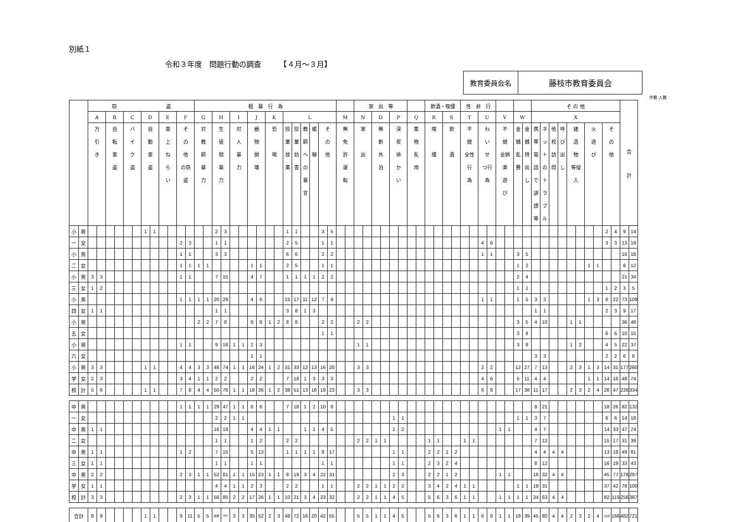別紙１
令和３年度　問題行動の調査　　　【４月～３月】
教育委員会名 藤枝市教育委員会
件数 人数
| | | 窃 盗 | | | | | | | | | | | | 粗 暴 行 為 | | | | | | | | | | | | | | | | | | 家 出 等 | | | | | | | | 飲酒・喫煙 | | | | 性 非 行 | | | | | | | | そ の 他 | | | | | | | | | | 合 計 | |
| --- | --- | --- | --- | --- | --- | --- | --- | --- | --- | --- | --- | --- | --- | --- | --- | --- | --- | --- | --- | --- | --- | --- | --- | --- | --- | --- | --- | --- | --- | --- | --- | --- | --- | --- | --- | --- | --- | --- | --- | --- | --- | --- | --- | --- | --- | --- | --- | --- | --- | --- | --- | --- | --- | --- | --- | --- | --- | --- | --- | --- | --- | --- | --- |
| | | A | | B | | C | | D | | E | | F | | G | | H | | I | | J | | K | | L | | | | | | M | | N | | O | | P | | Q | | R | | S | | T | | U | | V | | W | | X | | | | | | | | | | | |
| | | 万 引 き | | 自 転 車 盗 | | バ イ ク 盗 | | 自 動 車 盗 | | 車 上 ね ら い | | そ の 他 の窃 盗 | | 対 教 師 暴 力 | | 生 徒 間 暴 力 | | 対 人 暴 力 | | 器 物 損 壊 | | 恐 喝 | | 授 業 放 棄 | 授 業 妨 害 | 教 師 へ の 暴 言 | 威 嚇 | そ の 他 | | 無 免 許 運 転 | | 家 出 | | 無 断 外 泊 | | 深 夜 徘 か い | | 薬 物 乱 用 | | 喫 煙 | | 飲 酒 | | 不 健 全性 行 為 | | わ い せ つ行 為 | | 不 健 全娯 楽 遊 び | | 金 銭 乱 費 | 金 銭 持 出 し | 携帯電話で誹謗等 | ネットのトラブル | 他 校 訪 問 | 呼 び 出 し | 建 造 物 等侵 入 | | 火 遊 び | | そ の 他 | | | |
| 小 | 男 | | | | | | | 1 | 1 | | | | | | | 2 | 3 | | | | | | | 1 | 1 | | | 3 | 5 | | | | | | | | | | | | | | | | | | | | | | | | | | | | | | | 2 | 4 | 9 | 14 |
| 一 | 女 | | | | | | | | | | | 2 | 3 | | | 1 | 1 | | | | | | | 2 | 5 | | | 1 | 1 | | | | | | | | | | | | | | | | | 4 | 6 | | | | | | | | | | | | | 3 | 3 | 13 | 19 |
| 小 | 男 | | | | | | | | | | | 1 | 1 | | | 3 | 3 | | | | | | | 6 | 6 | | | 2 | 2 | | | | | | | | | | | | | | | | | 1 | 1 | | | 3 | 5 | | | | | | | | | | | 16 | 18 |
| 二 | 女 | | | | | | | | | | | 1 | 1 | 1 | 1 | | | | | 1 | 1 | | | 2 | 5 | | | 1 | 1 | | | | | | | | | | | | | | | | | | | | | 1 | 2 | | | | | | | 1 | 1 | | | 8 | 12 |
| 小 | 男 | 3 | 3 | | | | | | | | | 1 | 1 | | | 7 | 15 | | | 4 | 7 | | | 1 | 1 | 1 | 1 | 2 | 2 | | | | | | | | | | | | | | | | | | | | | 2 | 4 | | | | | | | | | | | 21 | 34 |
| 三 | 女 | 1 | 2 | | | | | | | | | | | | | | | | | | | | | | | | | | | | | | | | | | | | | | | | | | | | | | | 1 | 1 | | | | | | | | | 1 | 2 | 3 | 5 |
| 小 | 男 | | | | | | | | | | | 1 | 1 | 1 | 1 | 20 | 29 | | | 4 | 6 | | | 15 | 17 | 11 | 12 | 7 | 9 | | | | | | | | | | | | | | | | | 1 | 1 | | | 1 | 5 | 3 | 3 | | | | | 1 | 3 | 8 | 22 | 73 | 109 |
| 四 | 女 | 1 | 1 | | | | | | | | | | | | | 1 | 1 | | | | | | | 3 | 8 | 1 | 3 | | | | | | | | | | | | | | | | | | | | | | | | | 1 | 1 | | | | | | | 2 | 3 | 9 | 17 |
| 小 | 男 | | | | | | | | | | | | | 2 | 2 | 7 | 8 | | | 6 | 8 | 1 | 2 | 8 | 8 | | | 2 | 2 | | | 2 | 2 | | | | | | | | | | | | | | | | | 3 | 5 | 4 | 10 | | | 1 | 1 | | | | | 36 | 48 |
| 五 | 女 | | | | | | | | | | | | | | | | | | | | | | | | | | | 1 | 1 | | | | | | | | | | | | | | | | | | | | | 3 | 8 | | | | | | | | | 6 | 6 | 10 | 15 |
| 小 | 男 | | | | | | | | | | | 1 | 1 | | | 9 | 16 | 1 | 1 | 2 | 3 | | | | | | | | | | | 1 | 1 | | | | | | | | | | | | | | | | | 3 | 8 | | | | | 1 | 2 | | | 4 | 5 | 22 | 37 |
| 六 | 女 | | | | | | | | | | | | | | | | | | | 1 | 1 | | | | | | | | | | | | | | | | | | | | | | | | | | | | | | | 3 | 3 | | | | | | | 2 | 2 | 6 | 6 |
| 小 | 男 | 3 | 3 | | | | | 1 | 1 | | | 4 | 4 | 3 | 3 | 48 | 74 | 1 | 1 | 16 | 24 | 1 | 2 | 31 | 33 | 12 | 13 | 16 | 20 | | | 3 | 3 | | | | | | | | | | | | | 2 | 2 | | | 12 | 27 | 7 | 13 | | | 2 | 3 | 1 | 3 | 14 | 31 | 177 | 260 |
| 学 | 女 | 2 | 3 | | | | | | | | | 3 | 4 | 1 | 1 | 2 | 2 | | | 2 | 2 | | | 7 | 18 | 1 | 3 | 3 | 3 | | | | | | | | | | | | | | | | | 4 | 6 | | | 5 | 11 | 4 | 4 | | | | | 1 | 1 | 14 | 16 | 49 | 74 |
| 校 | 計 | 5 | 6 | | | | | 1 | 1 | | | 7 | 8 | 4 | 4 | 50 | 76 | 1 | 1 | 18 | 26 | 1 | 2 | 38 | 51 | 13 | 16 | 19 | 23 | | | 3 | 3 | | | | | | | | | | | | | 6 | 8 | | | 17 | 38 | 11 | 17 | | | 2 | 3 | 2 | 4 | 28 | 47 | 226 | 334 |
| 中 | 男 | | | | | | | | | | | 1 | 1 | 1 | 1 | 29 | 47 | 1 | 1 | 6 | 6 | | | 7 | 18 | 1 | 2 | 10 | 9 | | | | | | | | | | | | | | | | | | | | | | | 8 | 21 | | | | | | | 18 | 26 | 82 | 132 |
| 一 | 女 | | | | | | | | | | | | | | | 2 | 2 | 1 | 1 | | | | | | | | | | | | | | | | | 1 | 1 | | | | | | | | | | | | | 1 | 1 | 3 | 7 | | | | | | | 6 | 6 | 14 | 18 |
| 中 | 男 | 1 | 1 | | | | | | | | | | | | | 16 | 19 | | | 4 | 4 | 1 | 1 | | | 1 | 1 | 4 | 5 | | | | | | | 1 | 2 | | | | | | | | | | | 1 | 1 | | | 4 | 7 | | | | | | | 14 | 33 | 47 | 74 |
| 二 | 女 | | | | | | | | | | | | | | | 1 | 1 | | | 1 | 2 | | | 2 | 2 | | | | | | | 2 | 2 | 1 | 1 | | | | | 1 | 1 | | | 1 | 1 | | | | | | | 7 | 12 | | | | | | | 15 | 17 | 31 | 39 |
| 中 | 男 | 1 | 1 | | | | | | | | | 1 | 2 | | | 7 | 15 | | | 5 | 13 | | | 1 | 1 | 1 | 1 | 8 | 17 | | | | | | | 1 | 1 | | | 2 | 2 | 1 | 2 | | | | | | | | | 4 | 4 | 4 | 4 | | | | | 13 | 18 | 49 | 81 |
| 三 | 女 | 1 | 1 | | | | | | | | | | | | | 1 | 1 | | | 1 | 1 | | | | | | | 1 | 1 | | | | | | | 1 | 1 | | | 2 | 3 | 2 | 4 | | | | | | | | | 8 | 12 | | | | | | | 16 | 19 | 33 | 43 |
| 中 | 男 | 2 | 2 | | | | | | | | | 2 | 3 | 1 | 1 | 52 | 81 | 1 | 1 | 15 | 23 | 1 | 1 | 8 | 19 | 3 | 4 | 22 | 31 | | | | | | | 2 | 3 | | | 2 | 2 | 1 | 2 | | | | | 1 | 1 | | | 16 | 32 | 4 | 4 | | | | | 45 | 77 | 178 | 287 |
| 学 | 女 | 1 | 1 | | | | | | | | | | | | | 4 | 4 | 1 | 1 | 2 | 3 | | | 2 | 2 | | | 1 | 1 | | | 2 | 2 | 1 | 1 | 2 | 2 | | | 3 | 4 | 2 | 4 | 1 | 1 | | | | | 1 | 1 | 18 | 31 | | | | | | | 37 | 42 | 78 | 100 |
| 校 | 計 | 3 | 3 | | | | | | | | | 2 | 3 | 1 | 1 | 56 | 85 | 2 | 2 | 17 | 26 | 1 | 1 | 10 | 21 | 3 | 4 | 23 | 32 | | | 2 | 2 | 1 | 1 | 4 | 5 | | | 5 | 6 | 3 | 6 | 1 | 1 | | | 1 | 1 | 1 | 1 | 34 | 63 | 4 | 4 | | | | | 82 | 119 | 256 | 387 |
| 合計 | | 8 | 9 | | | | | 1 | 1 | | | 9 | 11 | 5 | 5 | ## | 161 | 3 | 3 | 35 | 52 | 2 | 3 | 48 | 72 | 16 | 20 | 42 | 55 | | | 5 | 5 | 1 | 1 | 4 | 5 | | | 5 | 6 | 3 | 6 | 1 | 1 | 6 | 8 | 1 | 1 | 18 | 39 | 45 | 80 | 4 | 4 | 2 | 3 | 2 | 4 | 110 | 166 | 482 | 721 |